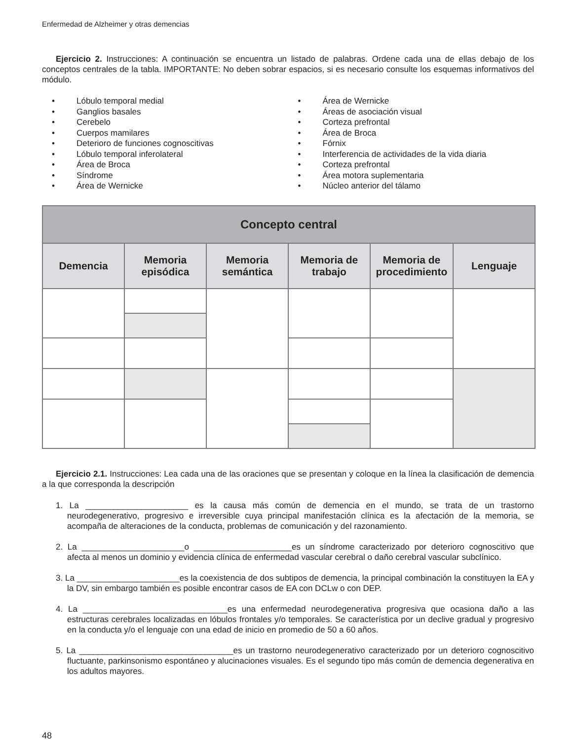Enfermedad de Alzheimer y otras demencias
Ejercicio 2. Instrucciones: A continuación se encuentra un listado de palabras. Ordene cada una de ellas debajo de los conceptos centrales de la tabla. IMPORTANTE: No deben sobrar espacios, si es necesario consulte los esquemas informativos del módulo.
• Lóbulo temporal medial
• Ganglios basales
• Cerebelo
• Cuerpos mamilares
• Deterioro de funciones cognoscitivas
• Lóbulo temporal inferolateral
• Área de Broca
• Síndrome
• Área de Wernicke
• Área de Wernicke
• Áreas de asociación visual
• Corteza prefrontal
• Área de Broca
• Fórnix
• Interferencia de actividades de la vida diaria
• Corteza prefrontal
• Área motora suplementaria
• Núcleo anterior del tálamo
| Concepto central | | | | | |
| --- | --- | --- | --- | --- | --- |
| Demencia | Memoria episódica | Memoria semántica | Memoria de trabajo | Memoria de procedimiento | Lenguaje |
Ejercicio 2.1. Instrucciones: Lea cada una de las oraciones que se presentan y coloque en la línea la clasificación de demencia a la que corresponda la descripción
1. La ______________________ es la causa más común de demencia en el mundo, se trata de un trastorno neurodegenerativo, progresivo e irreversible cuya principal manifestación clínica es la afectación de la memoria, se acompaña de alteraciones de la conducta, problemas de comunicación y del razonamiento.
2. La ______________________o _____________________es un síndrome caracterizado por deterioro cognoscitivo que afecta al menos un dominio y evidencia clínica de enfermedad vascular cerebral o daño cerebral vascular subclínico.
3. La ______________________es la coexistencia de dos subtipos de demencia, la principal combinación la constituyen la EA y la DV, sin embargo también es posible encontrar casos de EA con DCLw o con DEP.
4. La _______________________________es una enfermedad neurodegenerativa progresiva que ocasiona daño a las estructuras cerebrales localizadas en lóbulos frontales y/o temporales. Se característica por un declive gradual y progresivo en la conducta y/o el lenguaje con una edad de inicio en promedio de 50 a 60 años.
5. La _________________________________es un trastorno neurodegenerativo caracterizado por un deterioro cognoscitivo fluctuante, parkinsonismo espontáneo y alucinaciones visuales. Es el segundo tipo más común de demencia degenerativa en los adultos mayores.
48